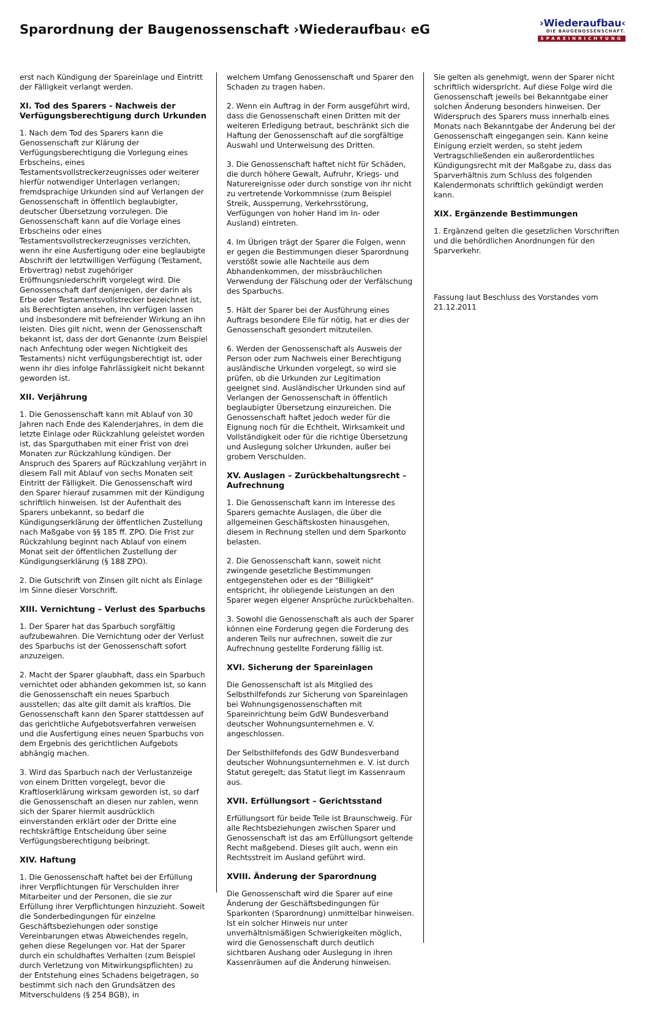Sparordnung der Baugenossenschaft ›Wiederaufbau‹ eG
›Wiederaufbau‹
DIE BAUGENOSSENSCHAFT.
SPAREINRICHTUNG
erst nach Kündigung der Spareinlage und Eintritt der Fälligkeit verlangt werden.
XI. Tod des Sparers - Nachweis der Verfügungsberechtigung durch Urkunden
1. Nach dem Tod des Sparers kann die Genossenschaft zur Klärung der Verfügungsberechtigung die Vorlegung eines Erbscheins, eines Testamentsvollstreckerzeugnisses oder weiterer hierfür notwendiger Unterlagen verlangen; fremdsprachige Urkunden sind auf Verlangen der Genossenschaft in öffentlich beglaubigter, deutscher Übersetzung vorzulegen. Die Genossenschaft kann auf die Vorlage eines Erbscheins oder eines Testamentsvollstreckerzeugnisses verzichten, wenn ihr eine Ausfertigung oder eine beglaubigte Abschrift der letztwilligen Verfügung (Testament, Erbvertrag) nebst zugehöriger Eröffnungsniederschrift vorgelegt wird. Die Genossenschaft darf denjenigen, der darin als Erbe oder Testamentsvollstrecker bezeichnet ist, als Berechtigten ansehen, ihn verfügen lassen und insbesondere mit befreiender Wirkung an ihn leisten. Dies gilt nicht, wenn der Genossenschaft bekannt ist, dass der dort Genannte (zum Beispiel nach Anfechtung oder wegen Nichtigkeit des Testaments) nicht verfügungsberechtigt ist, oder wenn ihr dies infolge Fahrlässigkeit nicht bekannt geworden ist.
XII. Verjährung
1. Die Genossenschaft kann mit Ablauf von 30 Jahren nach Ende des Kalenderjahres, in dem die letzte Einlage oder Rückzahlung geleistet worden ist, das Sparguthaben mit einer Frist von drei Monaten zur Rückzahlung kündigen. Der Anspruch des Sparers auf Rückzahlung verjährt in diesem Fall mit Ablauf von sechs Monaten seit Eintritt der Fälligkeit. Die Genossenschaft wird den Sparer hierauf zusammen mit der Kündigung schriftlich hinweisen. Ist der Aufenthalt des Sparers unbekannt, so bedarf die Kündigungserklärung der öffentlichen Zustellung nach Maßgabe von §§ 185 ff. ZPO. Die Frist zur Rückzahlung beginnt nach Ablauf von einem Monat seit der öffentlichen Zustellung der Kündigungserklärung (§ 188 ZPO).
2. Die Gutschrift von Zinsen gilt nicht als Einlage im Sinne dieser Vorschrift.
XIII. Vernichtung – Verlust des Sparbuchs
1. Der Sparer hat das Sparbuch sorgfältig aufzubewahren. Die Vernichtung oder der Verlust des Sparbuchs ist der Genossenschaft sofort anzuzeigen.
2. Macht der Sparer glaubhaft, dass ein Sparbuch vernichtet oder abhanden gekommen ist, so kann die Genossenschaft ein neues Sparbuch ausstellen; das alte gilt damit als kraftlos. Die Genossenschaft kann den Sparer stattdessen auf das gerichtliche Aufgebotsverfahren verweisen und die Ausfertigung eines neuen Sparbuchs von dem Ergebnis des gerichtlichen Aufgebots abhängig machen.
3. Wird das Sparbuch nach der Verlustanzeige von einem Dritten vorgelegt, bevor die Kraftloserklärung wirksam geworden ist, so darf die Genossenschaft an diesen nur zahlen, wenn sich der Sparer hiermit ausdrücklich einverstanden erklärt oder der Dritte eine rechtskräftige Entscheidung über seine Verfügungsberechtigung beibringt.
XIV. Haftung
1. Die Genossenschaft haftet bei der Erfüllung ihrer Verpflichtungen für Verschulden ihrer Mitarbeiter und der Personen, die sie zur Erfüllung ihrer Verpflichtungen hinzuzieht. Soweit die Sonderbedingungen für einzelne Geschäftsbeziehungen oder sonstige Vereinbarungen etwas Abweichendes regeln, gehen diese Regelungen vor. Hat der Sparer durch ein schuldhaftes Verhalten (zum Beispiel durch Verletzung von Mitwirkungspflichten) zu der Entstehung eines Schadens beigetragen, so bestimmt sich nach den Grundsätzen des Mitverschuldens (§ 254 BGB), in
welchem Umfang Genossenschaft und Sparer den Schaden zu tragen haben.
2. Wenn ein Auftrag in der Form ausgeführt wird, dass die Genossenschaft einen Dritten mit der weiteren Erledigung betraut, beschränkt sich die Haftung der Genossenschaft auf die sorgfältige Auswahl und Unterweisung des Dritten.
3. Die Genossenschaft haftet nicht für Schäden, die durch höhere Gewalt, Aufruhr, Kriegs- und Naturereignisse oder durch sonstige von ihr nicht zu vertretende Vorkommnisse (zum Beispiel Streik, Aussperrung, Verkehrsstörung, Verfügungen von hoher Hand im In- oder Ausland) eintreten.
4. Im Übrigen trägt der Sparer die Folgen, wenn er gegen die Bestimmungen dieser Sparordnung verstößt sowie alle Nachteile aus dem Abhandenkommen, der missbräuchlichen Verwendung der Fälschung oder der Verfälschung des Sparbuchs.
5. Hält der Sparer bei der Ausführung eines Auftrags besondere Eile für nötig, hat er dies der Genossenschaft gesondert mitzuteilen.
6. Werden der Genossenschaft als Ausweis der Person oder zum Nachweis einer Berechtigung ausländische Urkunden vorgelegt, so wird sie prüfen, ob die Urkunden zur Legitimation geeignet sind. Ausländischer Urkunden sind auf Verlangen der Genossenschaft in öffentlich beglaubigter Übersetzung einzureichen. Die Genossenschaft haftet jedoch weder für die Eignung noch für die Echtheit, Wirksamkeit und Vollständigkeit oder für die richtige Übersetzung und Auslegung solcher Urkunden, außer bei grobem Verschulden.
XV. Auslagen – Zurückbehaltungsrecht – Aufrechnung
1. Die Genossenschaft kann im Interesse des Sparers gemachte Auslagen, die über die allgemeinen Geschäftskosten hinausgehen, diesem in Rechnung stellen und dem Sparkonto belasten.
2. Die Genossenschaft kann, soweit nicht zwingende gesetzliche Bestimmungen entgegenstehen oder es der "Billigkeit" entspricht, ihr obliegende Leistungen an den Sparer wegen eigener Ansprüche zurückbehalten.
3. Sowohl die Genossenschaft als auch der Sparer können eine Forderung gegen die Forderung des anderen Teils nur aufrechnen, soweit die zur Aufrechnung gestellte Forderung fällig ist.
XVI. Sicherung der Spareinlagen
Die Genossenschaft ist als Mitglied des Selbsthilfefonds zur Sicherung von Spareinlagen bei Wohnungsgenossenschaften mit Spareinrichtung beim GdW Bundesverband deutscher Wohnungsunternehmen e. V. angeschlossen.
Der Selbsthilfefonds des GdW Bundesverband deutscher Wohnungsunternehmen e. V. ist durch Statut geregelt; das Statut liegt im Kassenraum aus.
XVII. Erfüllungsort – Gerichtsstand
Erfüllungsort für beide Teile ist Braunschweig. Für alle Rechtsbeziehungen zwischen Sparer und Genossenschaft ist das am Erfüllungsort geltende Recht maßgebend. Dieses gilt auch, wenn ein Rechtsstreit im Ausland geführt wird.
XVIII. Änderung der Sparordnung
Die Genossenschaft wird die Sparer auf eine Änderung der Geschäftsbedingungen für Sparkonten (Sparordnung) unmittelbar hinweisen. Ist ein solcher Hinweis nur unter unverhältnismäßigen Schwierigkeiten möglich, wird die Genossenschaft durch deutlich sichtbaren Aushang oder Auslegung in ihren Kassenräumen auf die Änderung hinweisen.
Sie gelten als genehmigt, wenn der Sparer nicht schriftlich widerspricht. Auf diese Folge wird die Genossenschaft jeweils bei Bekanntgabe einer solchen Änderung besonders hinweisen. Der Widerspruch des Sparers muss innerhalb eines Monats nach Bekanntgabe der Änderung bei der Genossenschaft eingegangen sein. Kann keine Einigung erzielt werden, so steht jedem Vertragschließenden ein außerordentliches Kündigungsrecht mit der Maßgabe zu, dass das Sparverhältnis zum Schluss des folgenden Kalendermonats schriftlich gekündigt werden kann.
XIX. Ergänzende Bestimmungen
1. Ergänzend gelten die gesetzlichen Vorschriften und die behördlichen Anordnungen für den Sparverkehr.
Fassung laut Beschluss des Vorstandes vom 21.12.2011